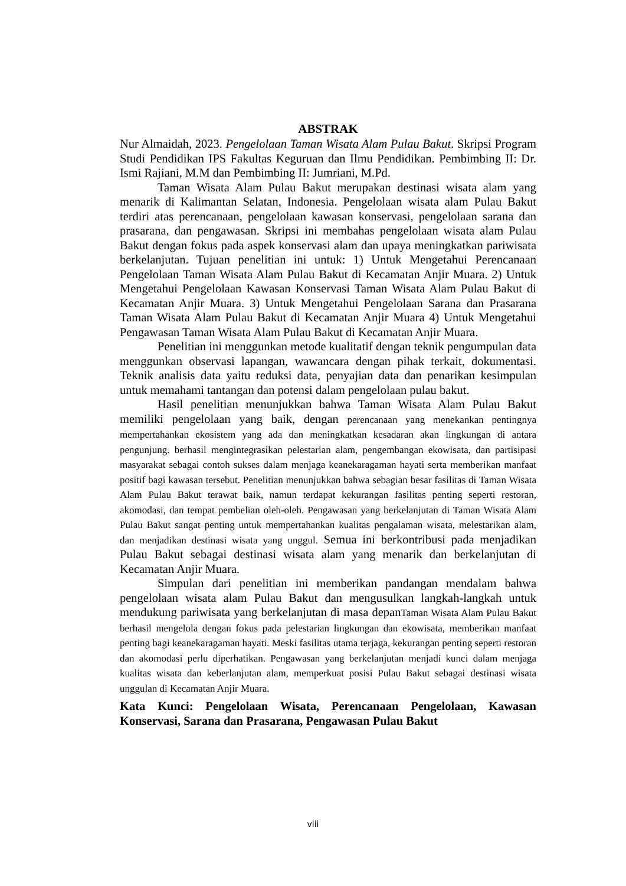ABSTRAK
Nur Almaidah, 2023. Pengelolaan Taman Wisata Alam Pulau Bakut. Skripsi Program Studi Pendidikan IPS Fakultas Keguruan dan Ilmu Pendidikan. Pembimbing II: Dr. Ismi Rajiani, M.M dan Pembimbing II: Jumriani, M.Pd.
Taman Wisata Alam Pulau Bakut merupakan destinasi wisata alam yang menarik di Kalimantan Selatan, Indonesia. Pengelolaan wisata alam Pulau Bakut terdiri atas perencanaan, pengelolaan kawasan konservasi, pengelolaan sarana dan prasarana, dan pengawasan. Skripsi ini membahas pengelolaan wisata alam Pulau Bakut dengan fokus pada aspek konservasi alam dan upaya meningkatkan pariwisata berkelanjutan. Tujuan penelitian ini untuk: 1) Untuk Mengetahui Perencanaan Pengelolaan Taman Wisata Alam Pulau Bakut di Kecamatan Anjir Muara. 2) Untuk Mengetahui Pengelolaan Kawasan Konservasi Taman Wisata Alam Pulau Bakut di Kecamatan Anjir Muara. 3) Untuk Mengetahui Pengelolaan Sarana dan Prasarana Taman Wisata Alam Pulau Bakut di Kecamatan Anjir Muara 4) Untuk Mengetahui Pengawasan Taman Wisata Alam Pulau Bakut di Kecamatan Anjir Muara.
Penelitian ini menggunkan metode kualitatif dengan teknik pengumpulan data menggunkan observasi lapangan, wawancara dengan pihak terkait, dokumentasi. Teknik analisis data yaitu reduksi data, penyajian data dan penarikan kesimpulan untuk memahami tantangan dan potensi dalam pengelolaan pulau bakut.
Hasil penelitian menunjukkan bahwa Taman Wisata Alam Pulau Bakut memiliki pengelolaan yang baik, dengan perencanaan yang menekankan pentingnya mempertahankan ekosistem yang ada dan meningkatkan kesadaran akan lingkungan di antara pengunjung. berhasil mengintegrasikan pelestarian alam, pengembangan ekowisata, dan partisipasi masyarakat sebagai contoh sukses dalam menjaga keanekaragaman hayati serta memberikan manfaat positif bagi kawasan tersebut. Penelitian menunjukkan bahwa sebagian besar fasilitas di Taman Wisata Alam Pulau Bakut terawat baik, namun terdapat kekurangan fasilitas penting seperti restoran, akomodasi, dan tempat pembelian oleh-oleh. Pengawasan yang berkelanjutan di Taman Wisata Alam Pulau Bakut sangat penting untuk mempertahankan kualitas pengalaman wisata, melestarikan alam, dan menjadikan destinasi wisata yang unggul. Semua ini berkontribusi pada menjadikan Pulau Bakut sebagai destinasi wisata alam yang menarik dan berkelanjutan di Kecamatan Anjir Muara.
Simpulan dari penelitian ini memberikan pandangan mendalam bahwa pengelolaan wisata alam Pulau Bakut dan mengusulkan langkah-langkah untuk mendukung pariwisata yang berkelanjutan di masa depanTaman Wisata Alam Pulau Bakut berhasil mengelola dengan fokus pada pelestarian lingkungan dan ekowisata, memberikan manfaat penting bagi keanekaragaman hayati. Meski fasilitas utama terjaga, kekurangan penting seperti restoran dan akomodasi perlu diperhatikan. Pengawasan yang berkelanjutan menjadi kunci dalam menjaga kualitas wisata dan keberlanjutan alam, memperkuat posisi Pulau Bakut sebagai destinasi wisata unggulan di Kecamatan Anjir Muara.
Kata Kunci: Pengelolaan Wisata, Perencanaan Pengelolaan, Kawasan Konservasi, Sarana dan Prasarana, Pengawasan Pulau Bakut
viii